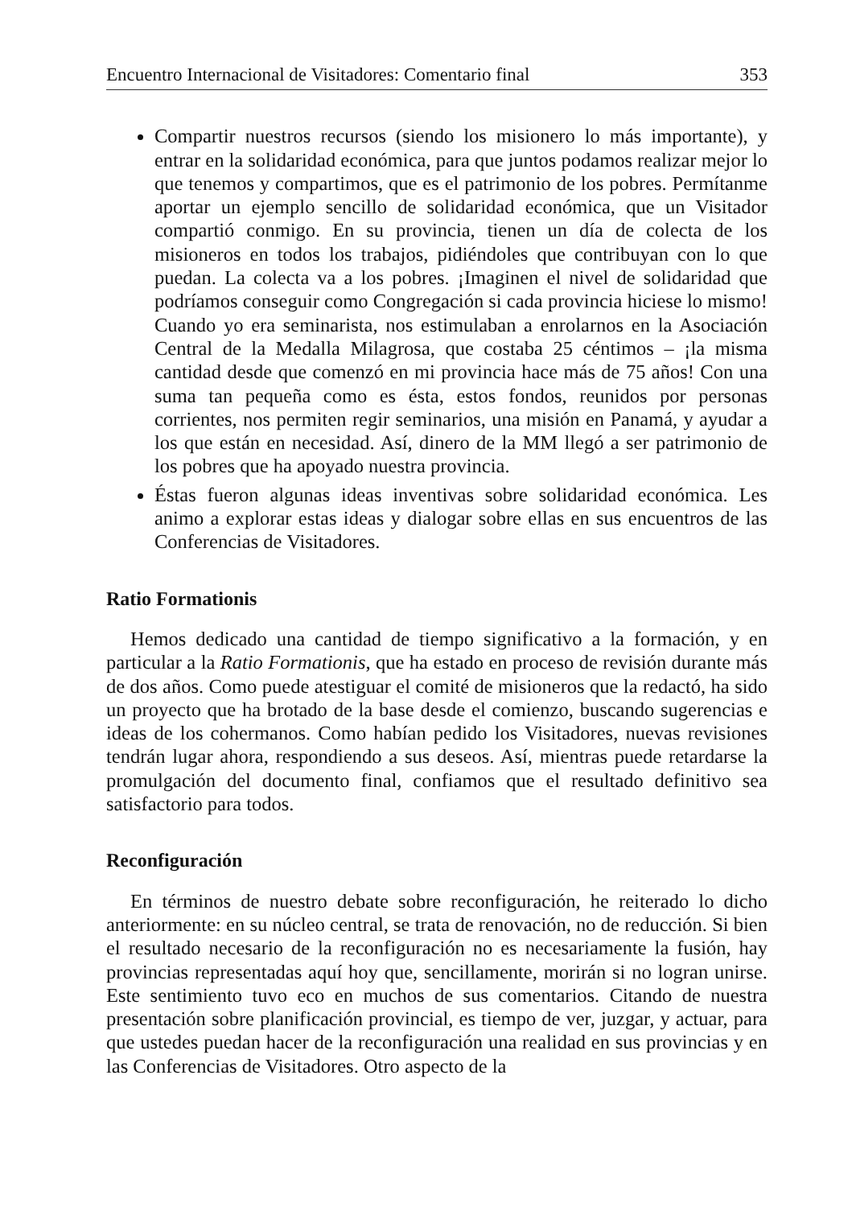Encuentro Internacional de Visitadores: Comentario final 353
Compartir nuestros recursos (siendo los misionero lo más importante), y entrar en la solidaridad económica, para que juntos podamos realizar mejor lo que tenemos y compartimos, que es el patrimonio de los pobres. Permítanme aportar un ejemplo sencillo de solidaridad económica, que un Visitador compartió conmigo. En su provincia, tienen un día de colecta de los misioneros en todos los trabajos, pidiéndoles que contribuyan con lo que puedan. La colecta va a los pobres. ¡Imaginen el nivel de solidaridad que podríamos conseguir como Congregación si cada provincia hiciese lo mismo! Cuando yo era seminarista, nos estimulaban a enrolarnos en la Asociación Central de la Medalla Milagrosa, que costaba 25 céntimos – ¡la misma cantidad desde que comenzó en mi provincia hace más de 75 años! Con una suma tan pequeña como es ésta, estos fondos, reunidos por personas corrientes, nos permiten regir seminarios, una misión en Panamá, y ayudar a los que están en necesidad. Así, dinero de la MM llegó a ser patrimonio de los pobres que ha apoyado nuestra provincia.
Éstas fueron algunas ideas inventivas sobre solidaridad económica. Les animo a explorar estas ideas y dialogar sobre ellas en sus encuentros de las Conferencias de Visitadores.
Ratio Formationis
Hemos dedicado una cantidad de tiempo significativo a la formación, y en particular a la Ratio Formationis, que ha estado en proceso de revisión durante más de dos años. Como puede atestiguar el comité de misioneros que la redactó, ha sido un proyecto que ha brotado de la base desde el comienzo, buscando sugerencias e ideas de los cohermanos. Como habían pedido los Visitadores, nuevas revisiones tendrán lugar ahora, respondiendo a sus deseos. Así, mientras puede retardarse la promulgación del documento final, confiamos que el resultado definitivo sea satisfactorio para todos.
Reconfiguración
En términos de nuestro debate sobre reconfiguración, he reiterado lo dicho anteriormente: en su núcleo central, se trata de renovación, no de reducción. Si bien el resultado necesario de la reconfiguración no es necesariamente la fusión, hay provincias representadas aquí hoy que, sencillamente, morirán si no logran unirse. Este sentimiento tuvo eco en muchos de sus comentarios. Citando de nuestra presentación sobre planificación provincial, es tiempo de ver, juzgar, y actuar, para que ustedes puedan hacer de la reconfiguración una realidad en sus provincias y en las Conferencias de Visitadores. Otro aspecto de la